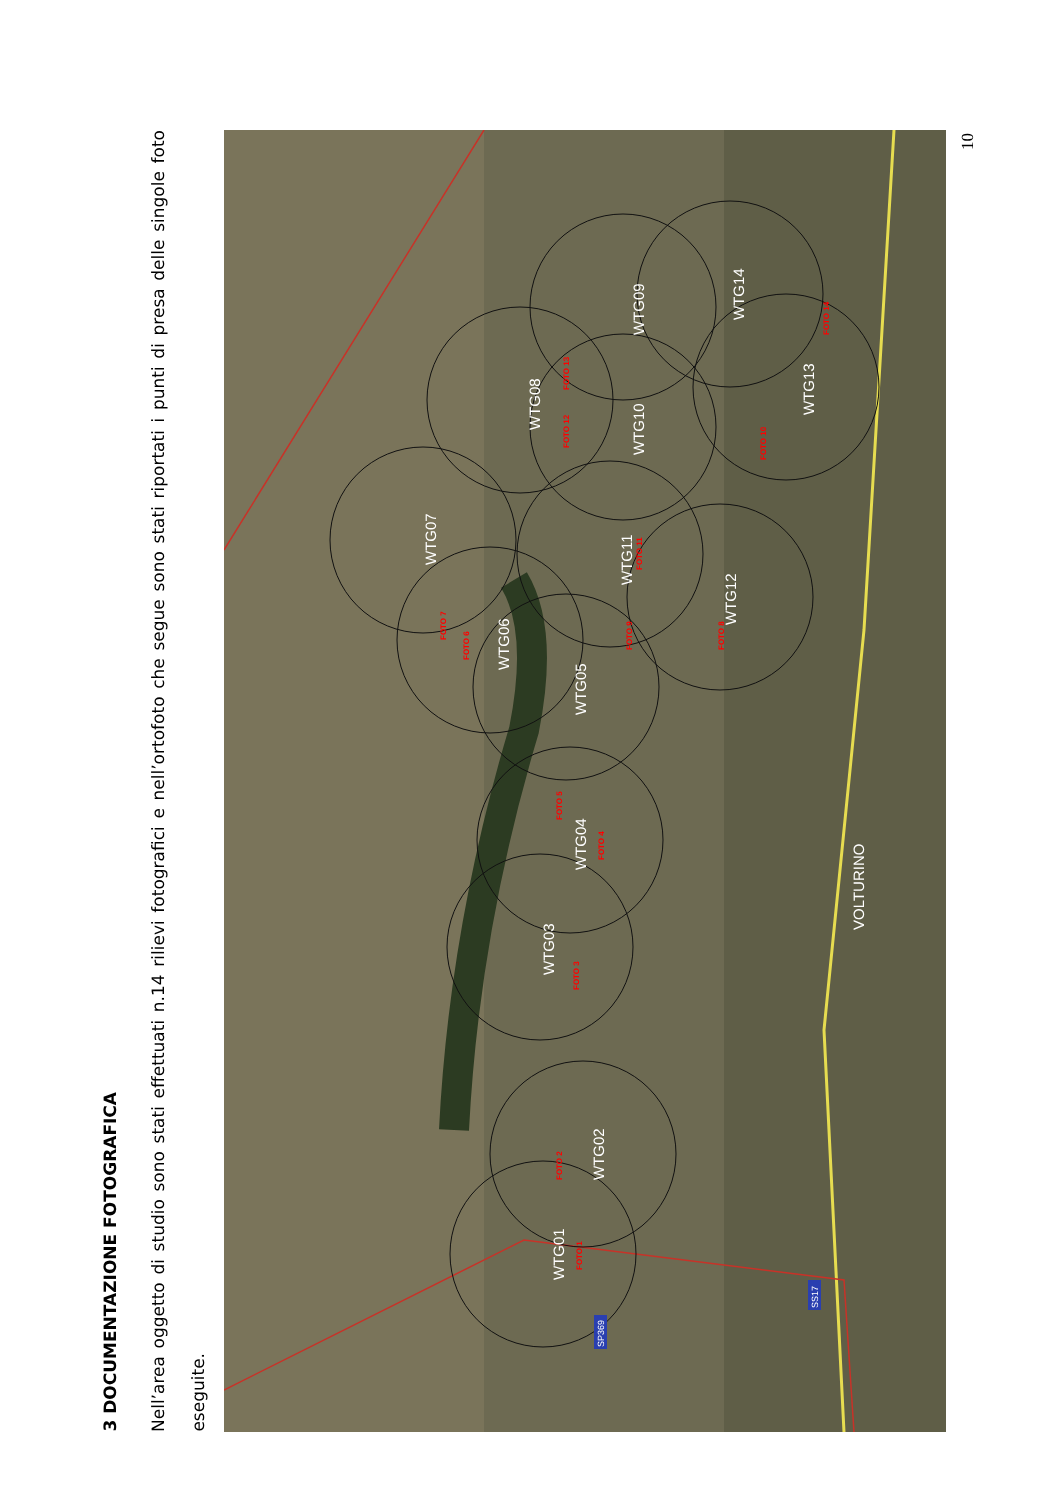3 DOCUMENTAZIONE FOTOGRAFICA
Nell’area oggetto di studio sono stati effettuati n.14 rilievi fotografici e nell’ortofoto che segue sono stati riportati i punti di presa delle singole foto eseguite.
WTG01
WTG02
WTG03
WTG04
WTG05
WTG06
WTG07
WTG08
WTG09
WTG10
WTG11
WTG12
WTG13
WTG14
VOLTURINO
FOTO 1
FOTO 2
FOTO 3
FOTO 4
FOTO 5
FOTO 6
FOTO 7
FOTO 8
FOTO 9
FOTO 10
FOTO 11
FOTO 12
FOTO 13
FOTO 14
SP369
SS17
10